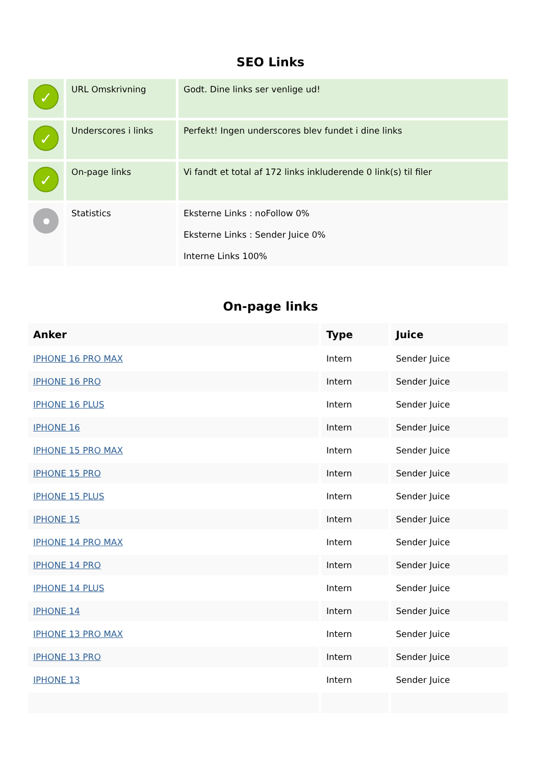SEO Links
| ✓ | URL Omskrivning | Godt. Dine links ser venlige ud! |
| ✓ | Underscores i links | Perfekt! Ingen underscores blev fundet i dine links |
| ✓ | On-page links | Vi fandt et total af 172 links inkluderende 0 link(s) til filer |
| | Statistics | Eksterne Links : noFollow 0% Eksterne Links : Sender Juice 0% Interne Links 100% |
On-page links
| Anker | Type | Juice |
| --- | --- | --- |
| IPHONE 16 PRO MAX | Intern | Sender Juice |
| IPHONE 16 PRO | Intern | Sender Juice |
| IPHONE 16 PLUS | Intern | Sender Juice |
| IPHONE 16 | Intern | Sender Juice |
| IPHONE 15 PRO MAX | Intern | Sender Juice |
| IPHONE 15 PRO | Intern | Sender Juice |
| IPHONE 15 PLUS | Intern | Sender Juice |
| IPHONE 15 | Intern | Sender Juice |
| IPHONE 14 PRO MAX | Intern | Sender Juice |
| IPHONE 14 PRO | Intern | Sender Juice |
| IPHONE 14 PLUS | Intern | Sender Juice |
| IPHONE 14 | Intern | Sender Juice |
| IPHONE 13 PRO MAX | Intern | Sender Juice |
| IPHONE 13 PRO | Intern | Sender Juice |
| IPHONE 13 | Intern | Sender Juice |